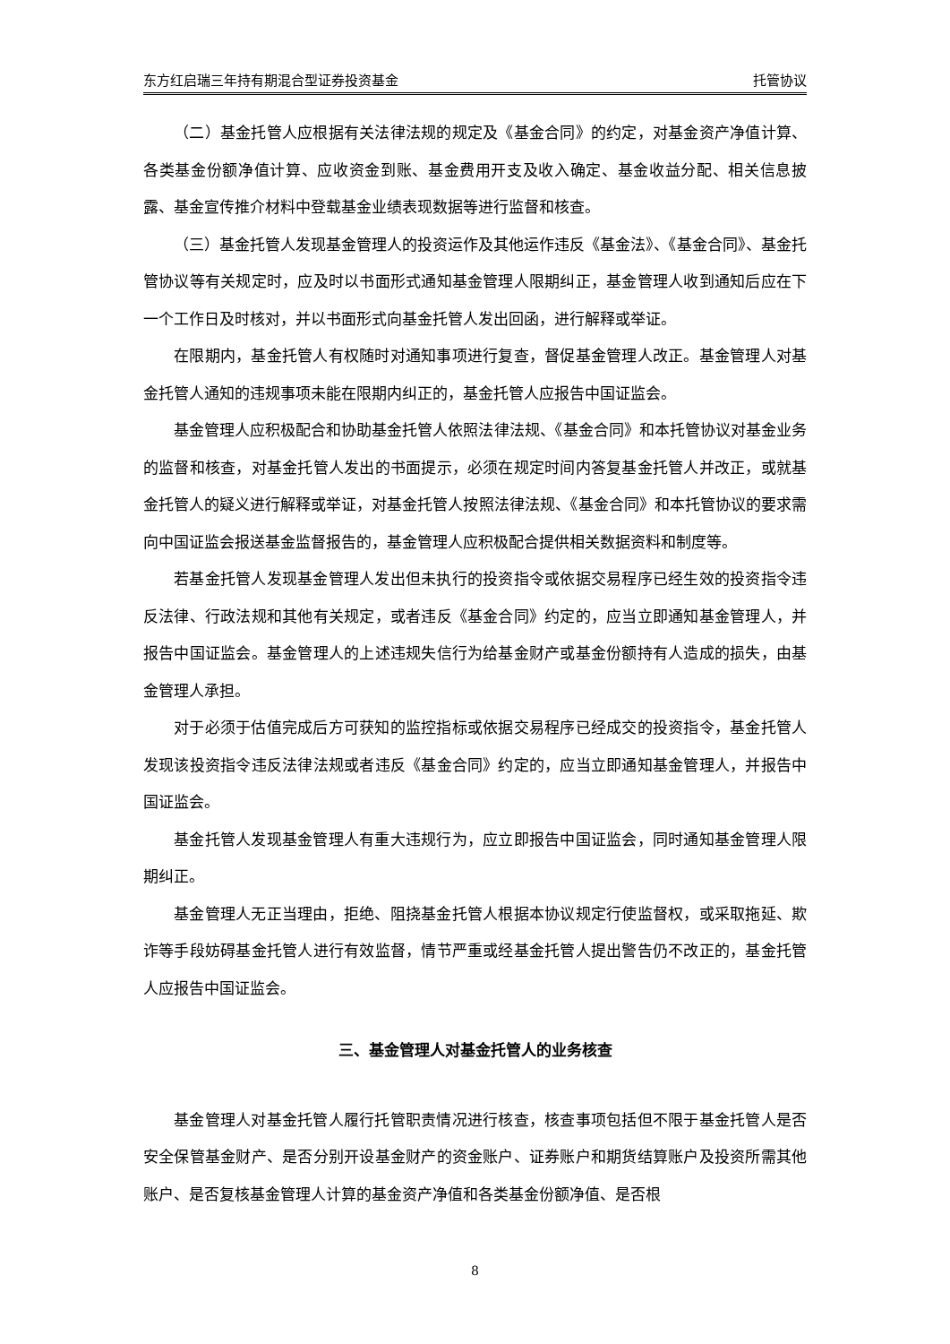东方红启瑞三年持有期混合型证券投资基金 托管协议
（二）基金托管人应根据有关法律法规的规定及《基金合同》的约定，对基金资产净值计算、各类基金份额净值计算、应收资金到账、基金费用开支及收入确定、基金收益分配、相关信息披露、基金宣传推介材料中登载基金业绩表现数据等进行监督和核查。
（三）基金托管人发现基金管理人的投资运作及其他运作违反《基金法》、《基金合同》、基金托管协议等有关规定时，应及时以书面形式通知基金管理人限期纠正，基金管理人收到通知后应在下一个工作日及时核对，并以书面形式向基金托管人发出回函，进行解释或举证。
在限期内，基金托管人有权随时对通知事项进行复查，督促基金管理人改正。基金管理人对基金托管人通知的违规事项未能在限期内纠正的，基金托管人应报告中国证监会。
基金管理人应积极配合和协助基金托管人依照法律法规、《基金合同》和本托管协议对基金业务的监督和核查，对基金托管人发出的书面提示，必须在规定时间内答复基金托管人并改正，或就基金托管人的疑义进行解释或举证，对基金托管人按照法律法规、《基金合同》和本托管协议的要求需向中国证监会报送基金监督报告的，基金管理人应积极配合提供相关数据资料和制度等。
若基金托管人发现基金管理人发出但未执行的投资指令或依据交易程序已经生效的投资指令违反法律、行政法规和其他有关规定，或者违反《基金合同》约定的，应当立即通知基金管理人，并报告中国证监会。基金管理人的上述违规失信行为给基金财产或基金份额持有人造成的损失，由基金管理人承担。
对于必须于估值完成后方可获知的监控指标或依据交易程序已经成交的投资指令，基金托管人发现该投资指令违反法律法规或者违反《基金合同》约定的，应当立即通知基金管理人，并报告中国证监会。
基金托管人发现基金管理人有重大违规行为，应立即报告中国证监会，同时通知基金管理人限期纠正。
基金管理人无正当理由，拒绝、阻挠基金托管人根据本协议规定行使监督权，或采取拖延、欺诈等手段妨碍基金托管人进行有效监督，情节严重或经基金托管人提出警告仍不改正的，基金托管人应报告中国证监会。
三、基金管理人对基金托管人的业务核查
基金管理人对基金托管人履行托管职责情况进行核查，核查事项包括但不限于基金托管人是否安全保管基金财产、是否分别开设基金财产的资金账户、证券账户和期货结算账户及投资所需其他账户、是否复核基金管理人计算的基金资产净值和各类基金份额净值、是否根
8